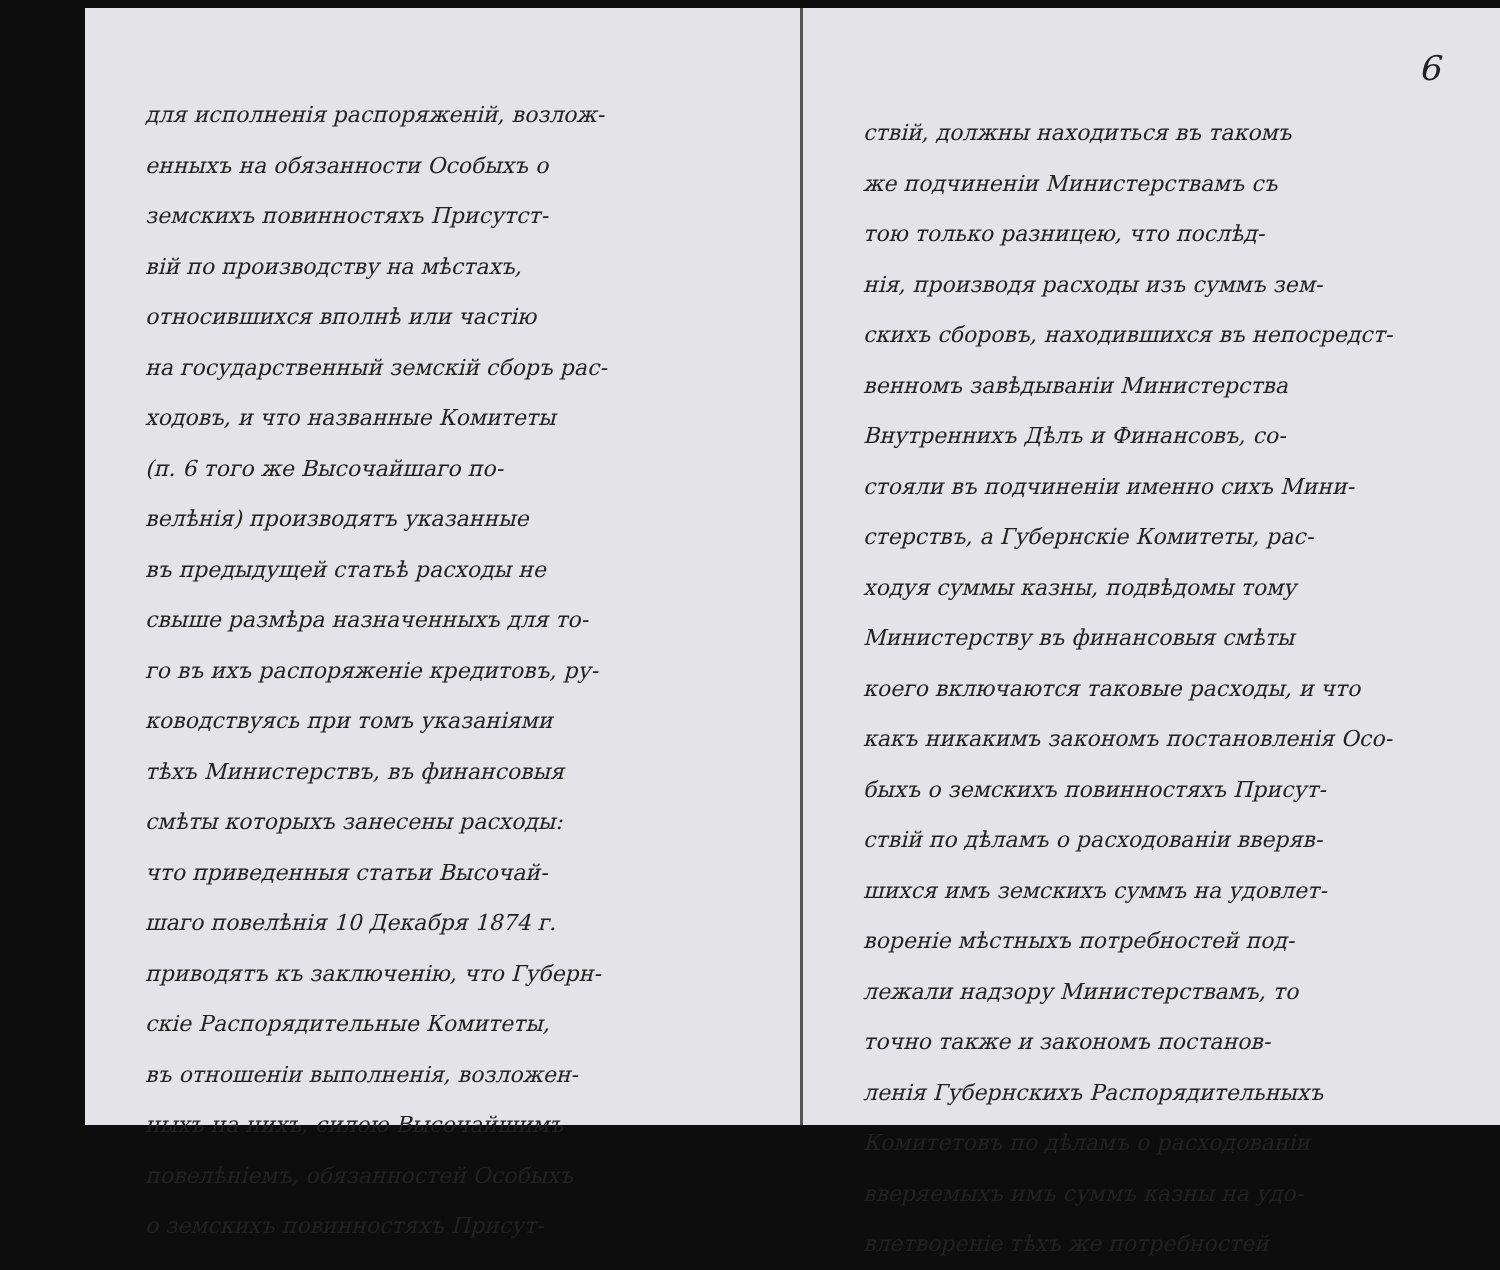для исполненія распоряженій, возлож-
енныхъ на обязанности Особыхъ о
земскихъ повинностяхъ Присутст-
вій по производству на мѣстахъ,
относившихся вполнѣ или частію
на государственный земскій сборъ рас-
ходовъ, и что названные Комитеты
(п. 6 того же Высочайшаго по-
велѣнія) производятъ указанные
въ предыдущей статьѣ расходы не
свыше размѣра назначенныхъ для то-
го въ ихъ распоряженіе кредитовъ, ру-
ководствуясь при томъ указаніями
тѣхъ Министерствъ, въ финансовыя
смѣты которыхъ занесены расходы:
что приведенныя статьи Высочай-
шаго повелѣнія 10 Декабря 1874 г.
приводятъ къ заключенію, что Губерн-
скіе Распорядительные Комитеты,
въ отношеніи выполненія, возложен-
ныхъ на нихъ, силою Высочайшимъ
повелѣніемъ, обязанностей Особыхъ
о земскихъ повинностяхъ Присут-
6
ствій, должны находиться въ такомъ
же подчиненіи Министерствамъ съ
тою только разницею, что послѣд-
нія, производя расходы изъ суммъ зем-
скихъ сборовъ, находившихся въ непосредст-
венномъ завѣдываніи Министерства
Внутреннихъ Дѣлъ и Финансовъ, со-
стояли въ подчиненіи именно сихъ Мини-
стерствъ, а Губернскіе Комитеты, рас-
ходуя суммы казны, подвѣдомы тому
Министерству въ финансовыя смѣты
коего включаются таковые расходы, и что
какъ никакимъ закономъ постановленія Осо-
быхъ о земскихъ повинностяхъ Присут-
ствій по дѣламъ о расходованіи вверяв-
шихся имъ земскихъ суммъ на удовлет-
вореніе мѣстныхъ потребностей под-
лежали надзору Министерствамъ, то
точно также и закономъ постанов-
ленія Губернскихъ Распорядительныхъ
Комитетовъ по дѣламъ о расходованіи
вверяемыхъ имъ суммъ казны на удо-
влетвореніе тѣхъ же потребностей